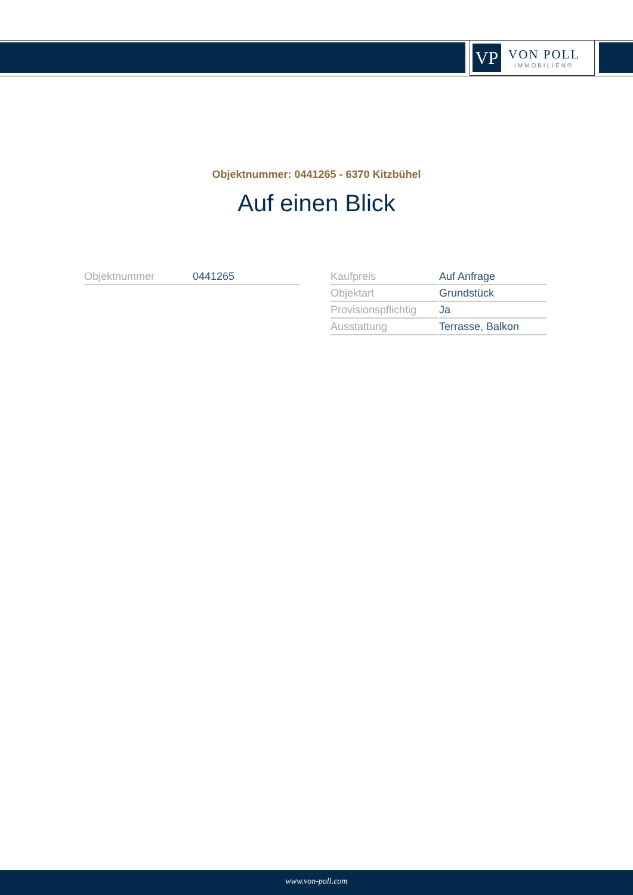VP
VON POLL
IMMOBILIEN®
Objektnummer: 0441265 - 6370 Kitzbühel
Auf einen Blick
| Objektnummer | 0441265 |
| Kaufpreis | Auf Anfrage |
| Objektart | Grundstück |
| Provisionspflichtig | Ja |
| Ausstattung | Terrasse, Balkon |
www.von-poll.com